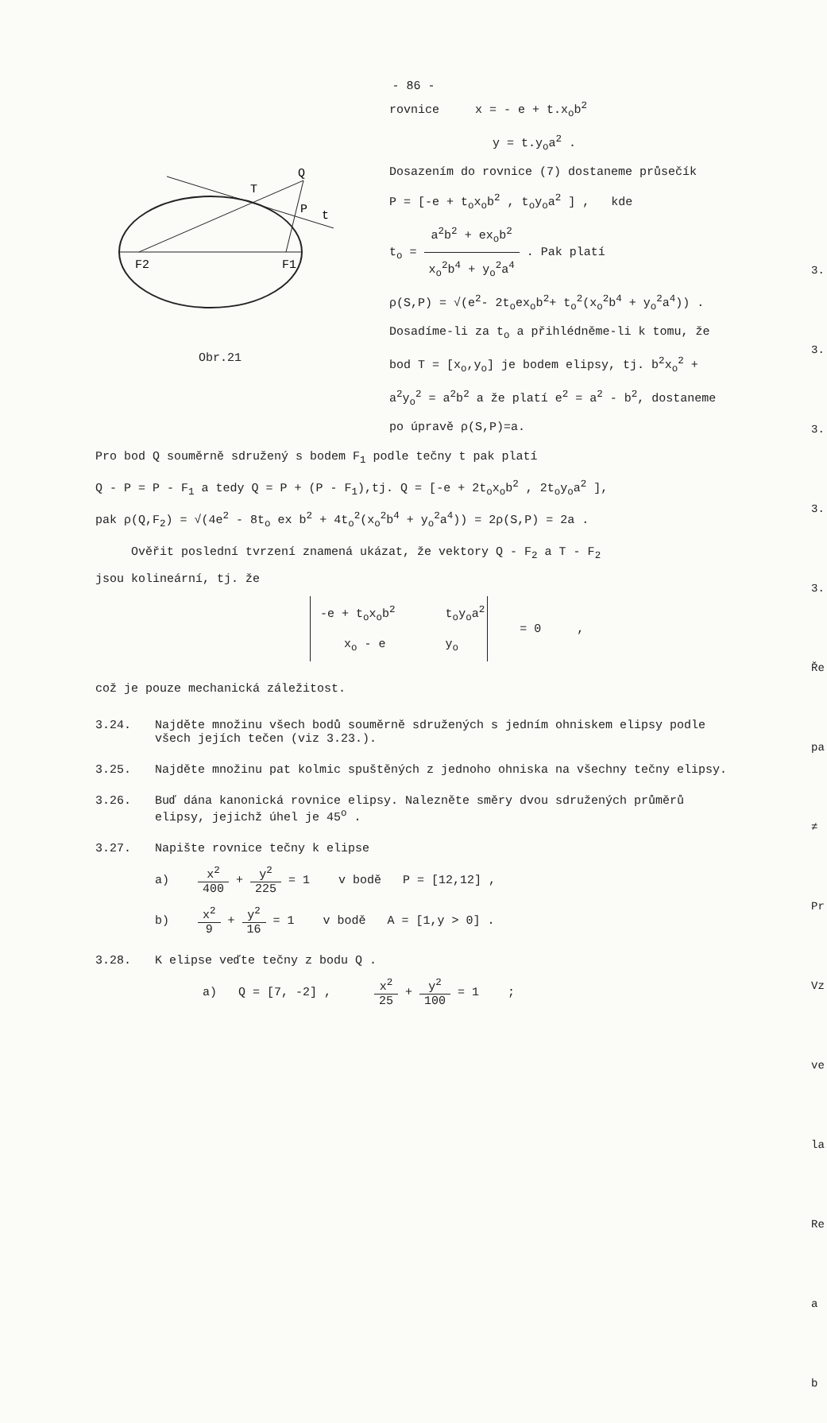- 86 -
Q
T
P
t
F2
F1
Obr.21
rovnice x = - e + t.x<sub>o</sub>b<sup>2</sup>
y = t.y<sub>o</sub>a<sup>2</sup> .
Dosazením do rovnice (7) dostaneme průsečík
P = [-e + t<sub>o</sub>x<sub>o</sub>b<sup>2</sup> , t<sub>o</sub>y<sub>o</sub>a<sup>2</sup> ] , kde
t<sub>o</sub> = a<sup>2</sup>b<sup>2</sup> + ex<sub>o</sub>b<sup>2</sup> x<sub>o</sub><sup>2</sup>b<sup>4</sup> + y<sub>o</sub><sup>2</sup>a<sup>4</sup> . Pak platí
ρ(S,P) = √(e<sup>2</sup>- 2t<sub>o</sub>ex<sub>o</sub>b<sup>2</sup>+ t<sub>o</sub><sup>2</sup>(x<sub>o</sub><sup>2</sup>b<sup>4</sup> + y<sub>o</sub><sup>2</sup>a<sup>4</sup>)) .
Dosadíme-li za t<sub>o</sub> a přihlédněme-li k tomu, že bod T = [x<sub>o</sub>,y<sub>o</sub>] je bodem elipsy, tj. b<sup>2</sup>x<sub>o</sub><sup>2</sup> + a<sup>2</sup>y<sub>o</sub><sup>2</sup> = a<sup>2</sup>b<sup>2</sup> a že platí e<sup>2</sup> = a<sup>2</sup> - b<sup>2</sup>, dostaneme po úpravě ρ(S,P)=a.
Pro bod Q souměrně sdružený s bodem F<sub>1</sub> podle tečny t pak platí
Q - P = P - F<sub>1</sub> a tedy Q = P + (P - F<sub>1</sub>),tj. Q = [-e + 2t<sub>o</sub>x<sub>o</sub>b<sup>2</sup> , 2t<sub>o</sub>y<sub>o</sub>a<sup>2</sup> ],
pak ρ(Q,F<sub>2</sub>) = √(4e<sup>2</sup> - 8t<sub>o</sub> ex b<sup>2</sup> + 4t<sub>o</sub><sup>2</sup>(x<sub>o</sub><sup>2</sup>b<sup>4</sup> + y<sub>o</sub><sup>2</sup>a<sup>4</sup>)) = 2ρ(S,P) = 2a .
Ověřit poslední tvrzení znamená ukázat, že vektory Q - F<sub>2</sub> a T - F<sub>2</sub>
jsou kolineární, tj. že
| -e + t<sub>o</sub>x<sub>o</sub>b<sup>2</sup> | t<sub>o</sub>y<sub>o</sub>a<sup>2</sup> |
| x<sub>o</sub> - e | y<sub>o</sub> |
= 0 ,
což je pouze mechanická záležitost.
3.24. Najděte množinu všech bodů souměrně sdružených s jedním ohniskem elipsy podle všech jejích tečen (viz 3.23.).
3.25. Najděte množinu pat kolmic spuštěných z jednoho ohniska na všechny tečny elipsy.
3.26. Buď dána kanonická rovnice elipsy. Nalezněte směry dvou sdružených průměrů elipsy, jejichž úhel je 45<sup>o</sup> .
3.27. Napište rovnice tečny k elipse
a) x<sup>2</sup> 400 + y<sup>2</sup> 225 = 1 v bodě P = [12,12] ,
b) x<sup>2</sup> 9 + y<sup>2</sup> 16 = 1 v bodě A = [1,y > 0] .
3.28. K elipse veďte tečny z bodu Q .
a) Q = [7, -2] , x<sup>2</sup> 25 + y<sup>2</sup> 100 = 1 ;
3. 3. 3. 3. 3. Ře pa ≠ Pr Vz ve la Re a b